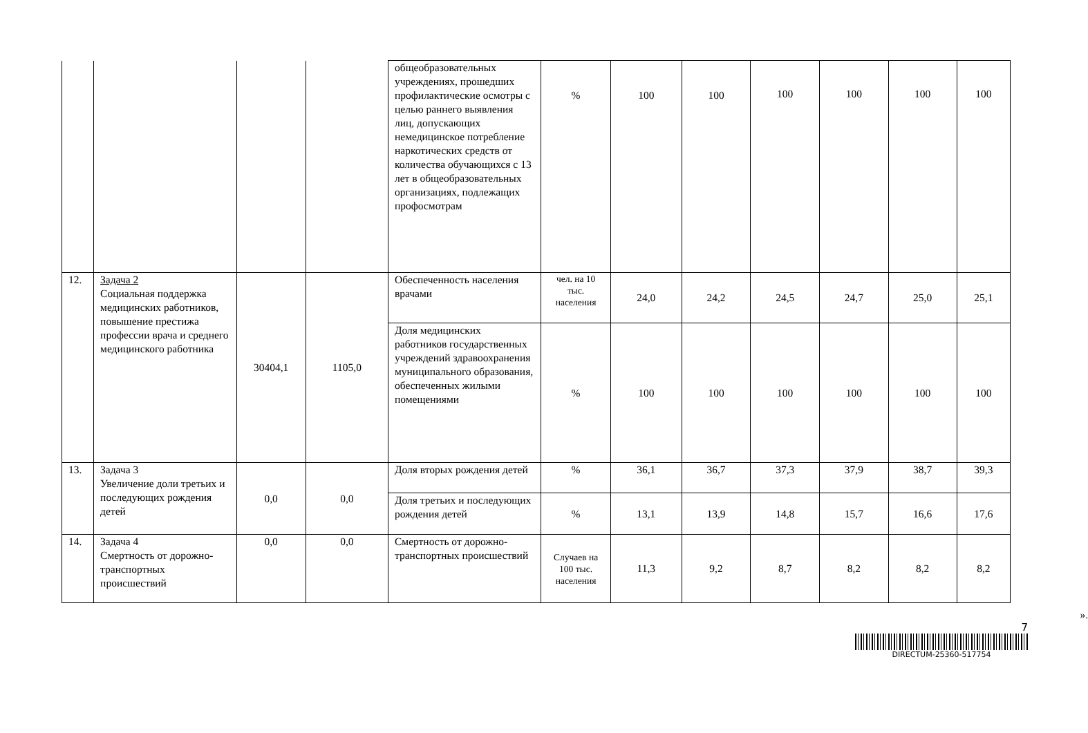| | | | | общеобразовательных учреждениях, прошедших профилактические осмотры с целью раннего выявления лиц, допускающих немедицинское потребление наркотических средств от количества обучающихся с 13 лет в общеобразовательных организациях, подлежащих профосмотрам | % | 100 | 100 | 100 | 100 | 100 | 100 |
| 12. | Задача 2 Социальная поддержка медицинских работников, повышение престижа профессии врача и среднего медицинского работника | 30404,1 | 1105,0 | Обеспеченность населения врачами | чел. на 10 тыс. населения | 24,0 | 24,2 | 24,5 | 24,7 | 25,0 | 25,1 |
| | | | | Доля медицинских работников государственных учреждений здравоохранения муниципального образования, обеспеченных жилыми помещениями | % | 100 | 100 | 100 | 100 | 100 | 100 |
| 13. | Задача 3 Увеличение доли третьих и последующих рождения детей | 0,0 | 0,0 | Доля вторых рождения детей | % | 36,1 | 36,7 | 37,3 | 37,9 | 38,7 | 39,3 |
| | | | | Доля третьих и последующих рождения детей | % | 13,1 | 13,9 | 14,8 | 15,7 | 16,6 | 17,6 |
| 14. | Задача 4 Смертность от дорожно-транспортных происшествий | 0,0 | 0,0 | Смертность от дорожно-транспортных происшествий | Случаев на 100 тыс. населения | 11,3 | 9,2 | 8,7 | 8,2 | 8,2 | 8,2 |
».
7
DIRECTUM-25360-517754